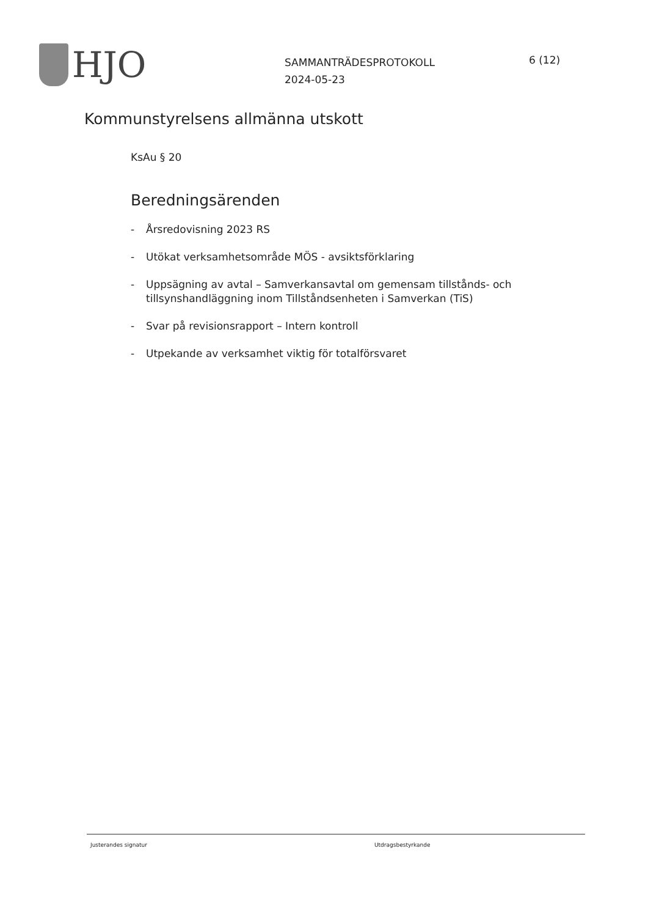HJO
SAMMANTRÄDESPROTOKOLL
2024-05-23
6 (12)
Kommunstyrelsens allmänna utskott
KsAu § 20
Beredningsärenden
- Årsredovisning 2023 RS
- Utökat verksamhetsområde MÖS - avsiktsförklaring
- Uppsägning av avtal – Samverkansavtal om gemensam tillstånds- och tillsynshandläggning inom Tillståndsenheten i Samverkan (TiS)
- Svar på revisionsrapport – Intern kontroll
- Utpekande av verksamhet viktig för totalförsvaret
Justerandes signatur Utdragsbestyrkande